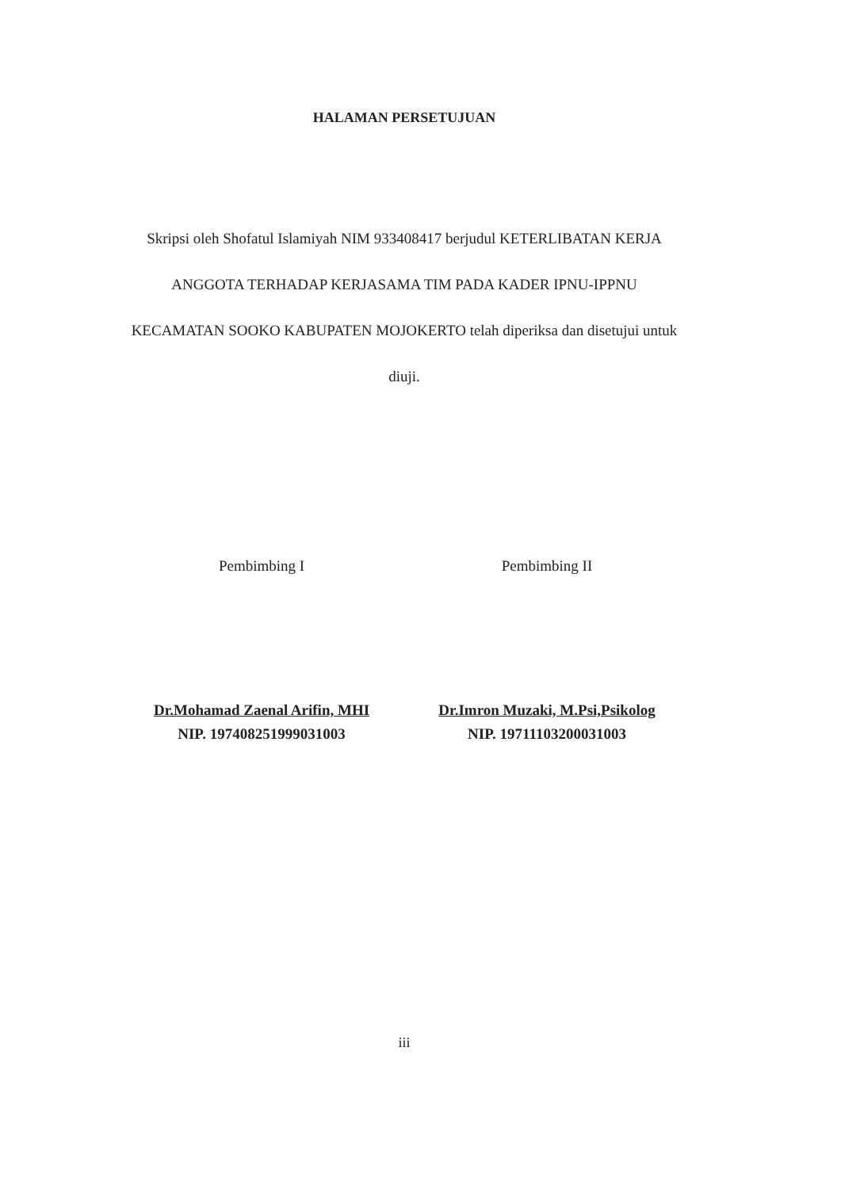HALAMAN PERSETUJUAN
Skripsi oleh Shofatul Islamiyah NIM 933408417 berjudul KETERLIBATAN KERJA ANGGOTA TERHADAP KERJASAMA TIM PADA KADER IPNU-IPPNU KECAMATAN SOOKO KABUPATEN MOJOKERTO telah diperiksa dan disetujui untuk diuji.
Pembimbing I
Dr.Mohamad Zaenal Arifin, MHI
NIP. 197408251999031003
Pembimbing II
Dr.Imron Muzaki, M.Psi,Psikolog
NIP. 19711103200031003
iii